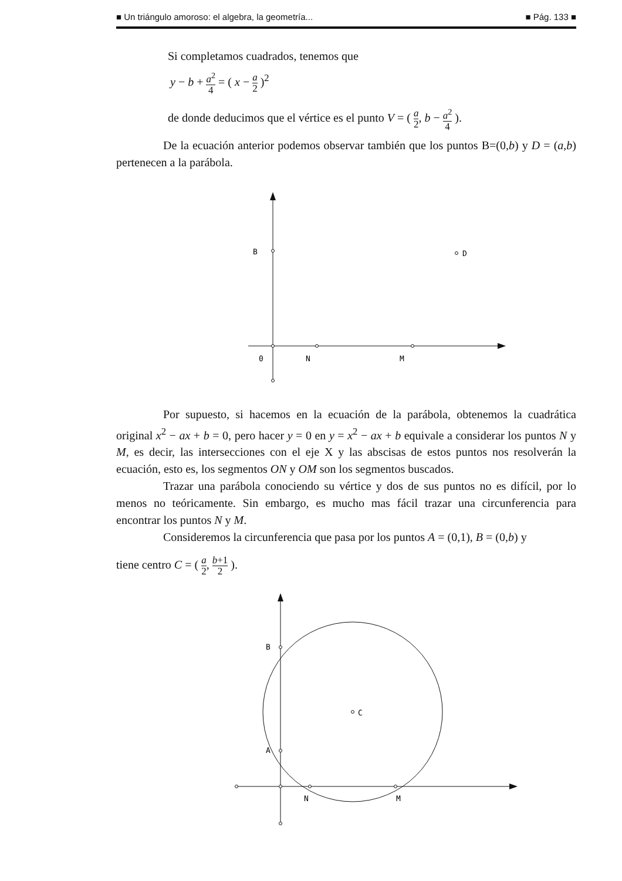■ Un triángulo amoroso: el algebra, la geometría... ■ Pág. 133 ■
Si completamos cuadrados, tenemos que
y − b + a<sup>2</sup> 4 = ( x − a 2 )<sup>2</sup>
de donde deducimos que el vértice es el punto V = ( a 2, b − a<sup>2</sup> 4 ).
De la ecuación anterior podemos observar también que los puntos B=(0,b) y D = (a,b) pertenecen a la parábola.
B
D
0
N
M
Por supuesto, si hacemos en la ecuación de la parábola, obtenemos la cuadrática original x<sup>2</sup> − ax + b = 0, pero hacer y = 0 en y = x<sup>2</sup> − ax + b equivale a considerar los puntos N y M, es decir, las intersecciones con el eje X y las abscisas de estos puntos nos resolverán la ecuación, esto es, los segmentos ON y OM son los segmentos buscados.
Trazar una parábola conociendo su vértice y dos de sus puntos no es difícil, por lo menos no teóricamente. Sin embargo, es mucho mas fácil trazar una circunferencia para encontrar los puntos N y M.
Consideremos la circunferencia que pasa por los puntos A = (0,1), B = (0,b) y
tiene centro C = ( a 2, b+1 2 ).
B
A
C
N
M